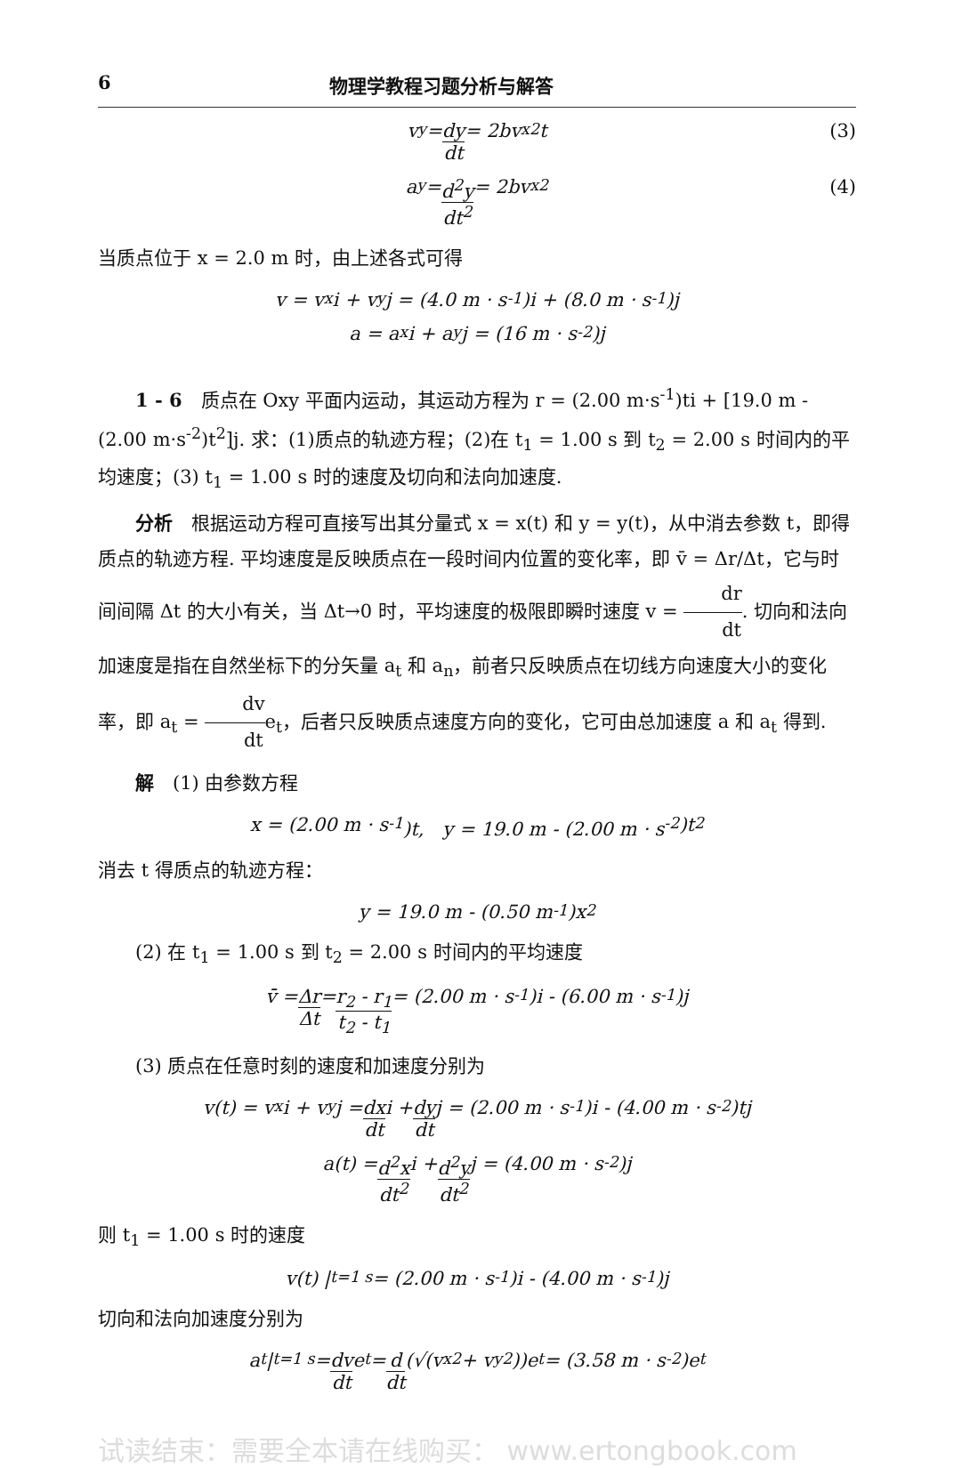6 物理学教程习题分析与解答
v<sub>y</sub> = dy dt = 2bv<sub>x</sub><sup>2</sup>t (3)
a<sub>y</sub> = d<sup>2</sup>y dt<sup>2</sup> = 2bv<sub>x</sub><sup>2</sup> (4)
当质点位于 x = 2.0 m 时，由上述各式可得
v = v<sub>x</sub>i + v<sub>y</sub>j = (4.0 m · s<sup>-1</sup>)i + (8.0 m · s<sup>-1</sup>)j
a = a<sub>x</sub>i + a<sub>y</sub>j = (16 m · s<sup>-2</sup>)j
1 - 6　质点在 Oxy 平面内运动，其运动方程为 r = (2.00 m·s<sup>-1</sup>)ti + [19.0 m - (2.00 m·s<sup>-2</sup>)t<sup>2</sup>]j. 求：(1)质点的轨迹方程；(2)在 t<sub>1</sub> = 1.00 s 到 t<sub>2</sub> = 2.00 s 时间内的平均速度；(3) t<sub>1</sub> = 1.00 s 时的速度及切向和法向加速度.
分析　根据运动方程可直接写出其分量式 x = x(t) 和 y = y(t)，从中消去参数 t，即得质点的轨迹方程. 平均速度是反映质点在一段时间内位置的变化率，即 v̄ = Δr/Δt，它与时间间隔 Δt 的大小有关，当 Δt→0 时，平均速度的极限即瞬时速度 v = dr dt. 切向和法向加速度是指在自然坐标下的分矢量 a<sub>t</sub> 和 a<sub>n</sub>，前者只反映质点在切线方向速度大小的变化率，即 a<sub>t</sub> = dv dte<sub>t</sub>，后者只反映质点速度方向的变化，它可由总加速度 a 和 a<sub>t</sub> 得到.
解　(1) 由参数方程
x = (2.00 m · s<sup>-1</sup>)t,　y = 19.0 m - (2.00 m · s<sup>-2</sup>)t<sup>2</sup>
消去 t 得质点的轨迹方程：
y = 19.0 m - (0.50 m<sup>-1</sup>)x<sup>2</sup>
(2) 在 t<sub>1</sub> = 1.00 s 到 t<sub>2</sub> = 2.00 s 时间内的平均速度
v̄ = Δr Δt = r<sub>2</sub> - r<sub>1</sub> t<sub>2</sub> - t<sub>1</sub> = (2.00 m · s<sup>-1</sup>)i - (6.00 m · s<sup>-1</sup>)j
(3) 质点在任意时刻的速度和加速度分别为
v(t) = v<sub>x</sub>i + v<sub>y</sub>j = dx dt i + dy dt j = (2.00 m · s<sup>-1</sup>)i - (4.00 m · s<sup>-2</sup>)tj
a(t) = d<sup>2</sup>x dt<sup>2</sup> i + d<sup>2</sup>y dt<sup>2</sup> j = (4.00 m · s<sup>-2</sup>)j
则 t<sub>1</sub> = 1.00 s 时的速度
v(t) |<sub>t=1 s</sub> = (2.00 m · s<sup>-1</sup>)i - (4.00 m · s<sup>-1</sup>)j
切向和法向加速度分别为
a<sub>t</sub> |<sub>t=1 s</sub> = dv dt e<sub>t</sub> = d dt (√(v<sub>x</sub><sup>2</sup> + v<sub>y</sub><sup>2</sup>))e<sub>t</sub> = (3.58 m · s<sup>-2</sup>)e<sub>t</sub>
试读结束：需要全本请在线购买： www.ertongbook.com